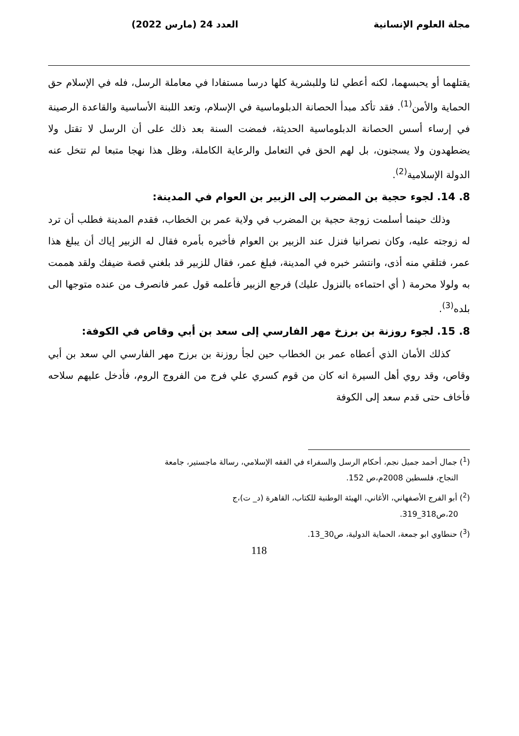مجلة العلوم الإنسانية العدد 24 (مارس 2022)
يقتلهما أو يحبسهما، لكنه أعطي لنا وللبشرية كلها درسا مستفادا في معاملة الرسل، فله في الإسلام حق الحماية والأمن<sup>(1)</sup>. فقد تأكد مبدأ الحصانة الدبلوماسية في الإسلام، وتعد اللبنة الأساسية والقاعدة الرصينة في إرساء أسس الحصانة الدبلوماسية الحديثة، فمضت السنة بعد ذلك على أن الرسل لا تقتل ولا يضطهدون ولا يسجنون، بل لهم الحق في التعامل والرعاية الكاملة، وظل هذا نهجا متبعا لم تتخل عنه الدولة الإسلامية<sup>(2)</sup>.
8. 14. لجوء حجية بن المضرب إلى الزبير بن العوام في المدينة:
وذلك حينما أسلمت زوجة حجية بن المضرب في ولاية عمر بن الخطاب، فقدم المدينة فطلب أن ترد له زوجته عليه، وكان نصرانيا فنزل عند الزبير بن العوام فأخبره بأمره فقال له الزبير إياك أن يبلغ هذا عمر، فتلقي منه أذى، وانتشر خبره في المدينة، فبلغ عمر، فقال للزبير قد بلغني قصة ضيفك ولقد هممت به ولولا محرمة ( أي احتماءه بالنزول عليك) فرجع الزبير فأعلمه قول عمر فانصرف من عنده متوجها الى بلده<sup>(3)</sup>.
8. 15. لجوء روزنة بن برزخ مهر الفارسي إلى سعد بن أبي وقاص في الكوفة:
كذلك الأمان الذي أعطاه عمر بن الخطاب حين لجأ روزنة بن برزح مهر الفارسي الي سعد بن أبي وقاص، وقد روي أهل السيرة انه كان من قوم كسري علي فرج من الفروج الروم، فأدخل عليهم سلاحه فأخاف حتى قدم سعد إلى الكوفة
(<sup>1</sup>) جمال أحمد جميل نجم، أحكام الرسل والسفراء في الفقه الإسلامي، رسالة ماجستير، جامعة
النجاح، فلسطين 2008م،ص 152.
(<sup>2</sup>) أبو الفرج الأصفهاني، الأغاني، الهيئة الوطنية للكتاب، القاهرة (د_ ت)،ج
20،ص318_319.
(<sup>3</sup>) حنطاوي ابو جمعة، الحماية الدولية، ص30_13.
118